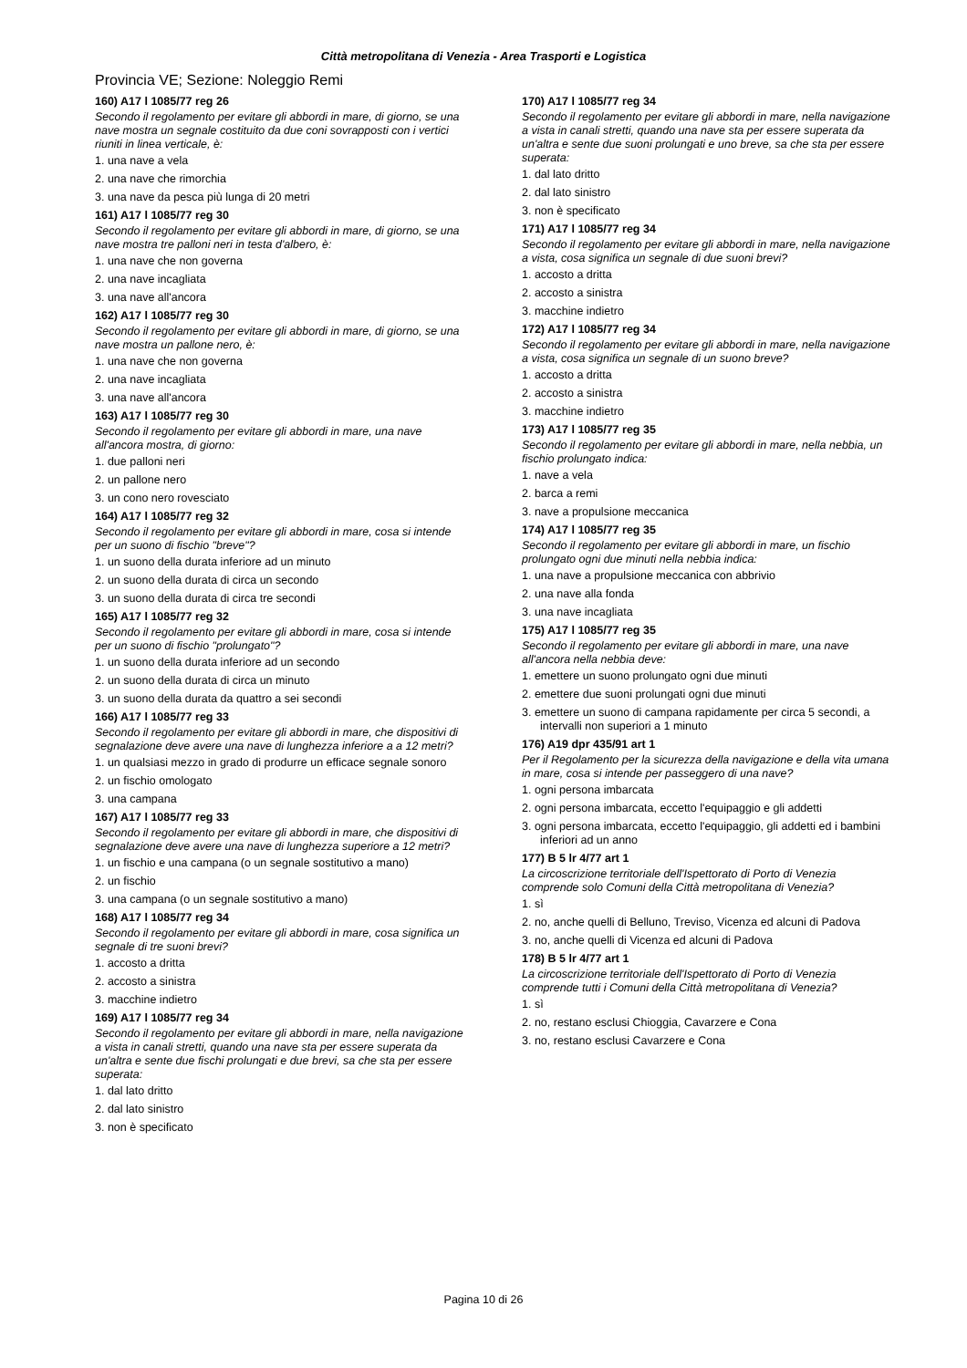Città metropolitana di Venezia - Area Trasporti e Logistica
Provincia VE; Sezione: Noleggio Remi
160) A17 l 1085/77 reg 26
Secondo il regolamento per evitare gli abbordi in mare, di giorno, se una nave mostra un segnale costituito da due coni sovrapposti con i vertici riuniti in linea verticale, è:
1. una nave a vela
2. una nave che rimorchia
3. una nave da pesca più lunga di 20 metri
161) A17 l 1085/77 reg 30
Secondo il regolamento per evitare gli abbordi in mare, di giorno, se una nave mostra tre palloni neri in testa d'albero, è:
1. una nave che non governa
2. una nave incagliata
3. una nave all'ancora
162) A17 l 1085/77 reg 30
Secondo il regolamento per evitare gli abbordi in mare, di giorno, se una nave mostra un pallone nero, è:
1. una nave che non governa
2. una nave incagliata
3. una nave all'ancora
163) A17 l 1085/77 reg 30
Secondo il regolamento per evitare gli abbordi in mare, una nave all'ancora mostra, di giorno:
1. due palloni neri
2. un pallone nero
3. un cono nero rovesciato
164) A17 l 1085/77 reg 32
Secondo il regolamento per evitare gli abbordi in mare, cosa si intende per un suono di fischio "breve"?
1. un suono della durata inferiore ad un minuto
2. un suono della durata di circa un secondo
3. un suono della durata di circa tre secondi
165) A17 l 1085/77 reg 32
Secondo il regolamento per evitare gli abbordi in mare, cosa si intende per un suono di fischio "prolungato"?
1. un suono della durata inferiore ad un secondo
2. un suono della durata di circa un minuto
3. un suono della durata da quattro a sei secondi
166) A17 l 1085/77 reg 33
Secondo il regolamento per evitare gli abbordi in mare, che dispositivi di segnalazione deve avere una nave di lunghezza inferiore a a 12 metri?
1. un qualsiasi mezzo in grado di produrre un efficace segnale sonoro
2. un fischio omologato
3. una campana
167) A17 l 1085/77 reg 33
Secondo il regolamento per evitare gli abbordi in mare, che dispositivi di segnalazione deve avere una nave di lunghezza superiore a 12 metri?
1. un fischio e una campana (o un segnale sostitutivo a mano)
2. un fischio
3. una campana (o un segnale sostitutivo a mano)
168) A17 l 1085/77 reg 34
Secondo il regolamento per evitare gli abbordi in mare, cosa significa un segnale di tre suoni brevi?
1. accosto a dritta
2. accosto a sinistra
3. macchine indietro
169) A17 l 1085/77 reg 34
Secondo il regolamento per evitare gli abbordi in mare, nella navigazione a vista in canali stretti, quando una nave sta per essere superata da un'altra e sente due fischi prolungati e due brevi, sa che sta per essere superata:
1. dal lato dritto
2. dal lato sinistro
3. non è specificato
170) A17 l 1085/77 reg 34
Secondo il regolamento per evitare gli abbordi in mare, nella navigazione a vista in canali stretti, quando una nave sta per essere superata da un'altra e sente due suoni prolungati e uno breve, sa che sta per essere superata:
1. dal lato dritto
2. dal lato sinistro
3. non è specificato
171) A17 l 1085/77 reg 34
Secondo il regolamento per evitare gli abbordi in mare, nella navigazione a vista, cosa significa un segnale di due suoni brevi?
1. accosto a dritta
2. accosto a sinistra
3. macchine indietro
172) A17 l 1085/77 reg 34
Secondo il regolamento per evitare gli abbordi in mare, nella navigazione a vista, cosa significa un segnale di un suono breve?
1. accosto a dritta
2. accosto a sinistra
3. macchine indietro
173) A17 l 1085/77 reg 35
Secondo il regolamento per evitare gli abbordi in mare, nella nebbia, un fischio prolungato indica:
1. nave a vela
2. barca a remi
3. nave a propulsione meccanica
174) A17 l 1085/77 reg 35
Secondo il regolamento per evitare gli abbordi in mare, un fischio prolungato ogni due minuti nella nebbia indica:
1. una nave a propulsione meccanica con abbrivio
2. una nave alla fonda
3. una nave incagliata
175) A17 l 1085/77 reg 35
Secondo il regolamento per evitare gli abbordi in mare, una nave all'ancora nella nebbia deve:
1. emettere un suono prolungato ogni due minuti
2. emettere due suoni prolungati ogni due minuti
3. emettere un suono di campana rapidamente per circa 5 secondi, a intervalli non superiori a 1 minuto
176) A19 dpr 435/91 art 1
Per il Regolamento per la sicurezza della navigazione e della vita umana in mare, cosa si intende per passeggero di una nave?
1. ogni persona imbarcata
2. ogni persona imbarcata, eccetto l'equipaggio e gli addetti
3. ogni persona imbarcata, eccetto l'equipaggio, gli addetti ed i bambini inferiori ad un anno
177) B 5 lr 4/77 art 1
La circoscrizione territoriale dell'Ispettorato di Porto di Venezia comprende solo Comuni della Città metropolitana di Venezia?
1. sì
2. no, anche quelli di Belluno, Treviso, Vicenza ed alcuni di Padova
3. no, anche quelli di Vicenza ed alcuni di Padova
178) B 5 lr 4/77 art 1
La circoscrizione territoriale dell'Ispettorato di Porto di Venezia comprende tutti i Comuni della Città metropolitana di Venezia?
1. sì
2. no, restano esclusi Chioggia, Cavarzere e Cona
3. no, restano esclusi Cavarzere e Cona
Pagina 10 di 26